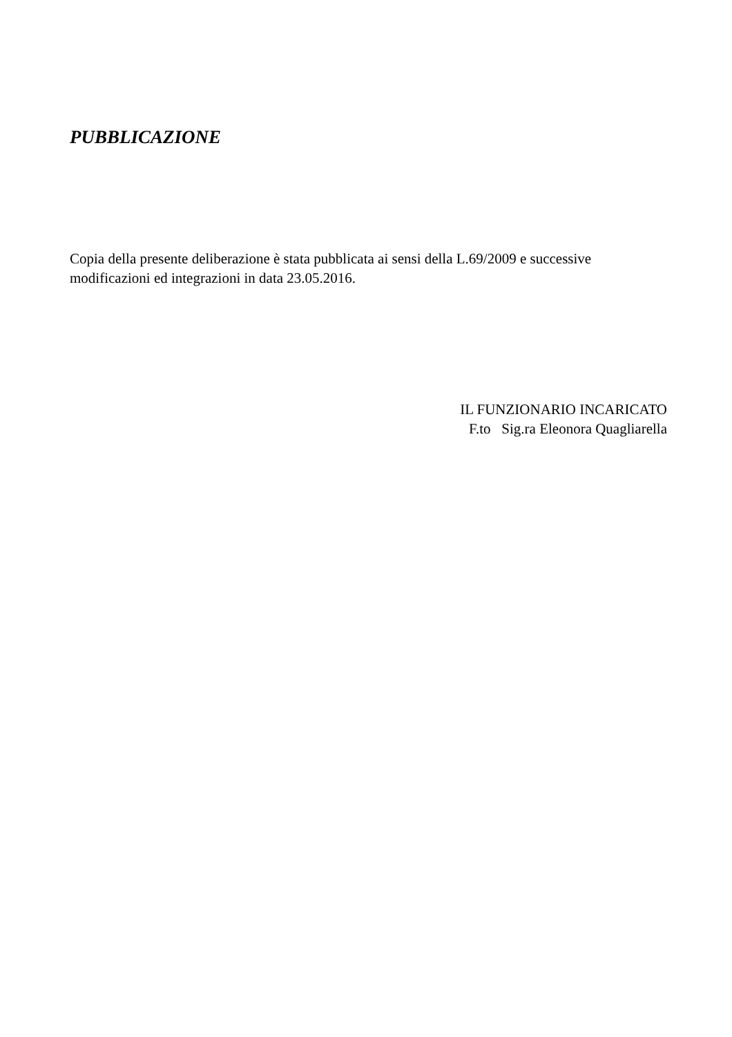PUBBLICAZIONE
Copia della presente deliberazione è stata pubblicata ai sensi della L.69/2009 e successive modificazioni ed integrazioni in data 23.05.2016.
IL FUNZIONARIO INCARICATO
F.to Sig.ra Eleonora Quagliarella